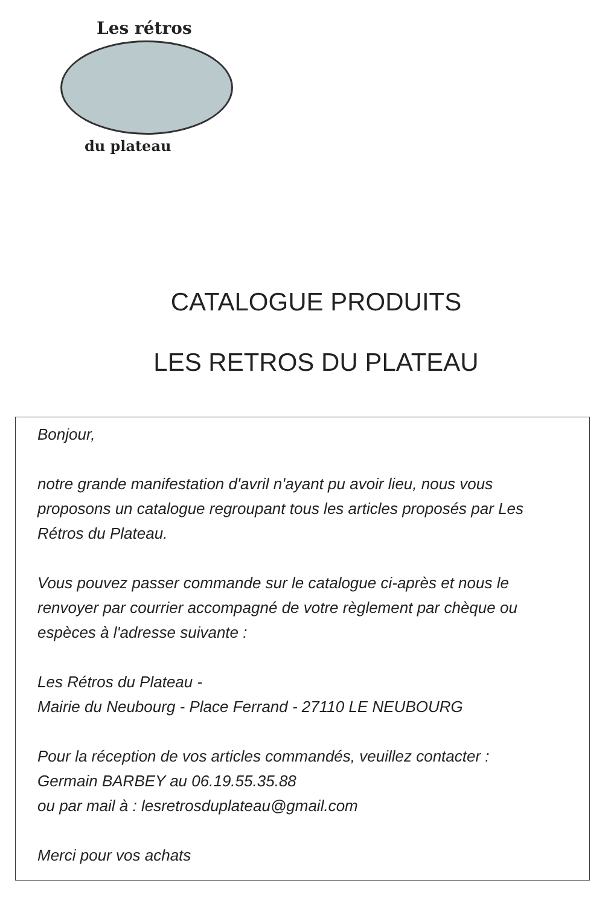Les rétros
du plateau
CATALOGUE PRODUITS
LES RETROS DU PLATEAU
Bonjour,
notre grande manifestation d'avril n'ayant pu avoir lieu, nous vous proposons un catalogue regroupant tous les articles proposés par Les Rétros du Plateau.
Vous pouvez passer commande sur le catalogue ci-après et nous le renvoyer par courrier accompagné de votre règlement par chèque ou espèces à l'adresse suivante :
Les Rétros du Plateau -
Mairie du Neubourg - Place Ferrand - 27110 LE NEUBOURG
Pour la réception de vos articles commandés, veuillez contacter :
Germain BARBEY au 06.19.55.35.88
ou par mail à : lesretrosduplateau@gmail.com
Merci pour vos achats